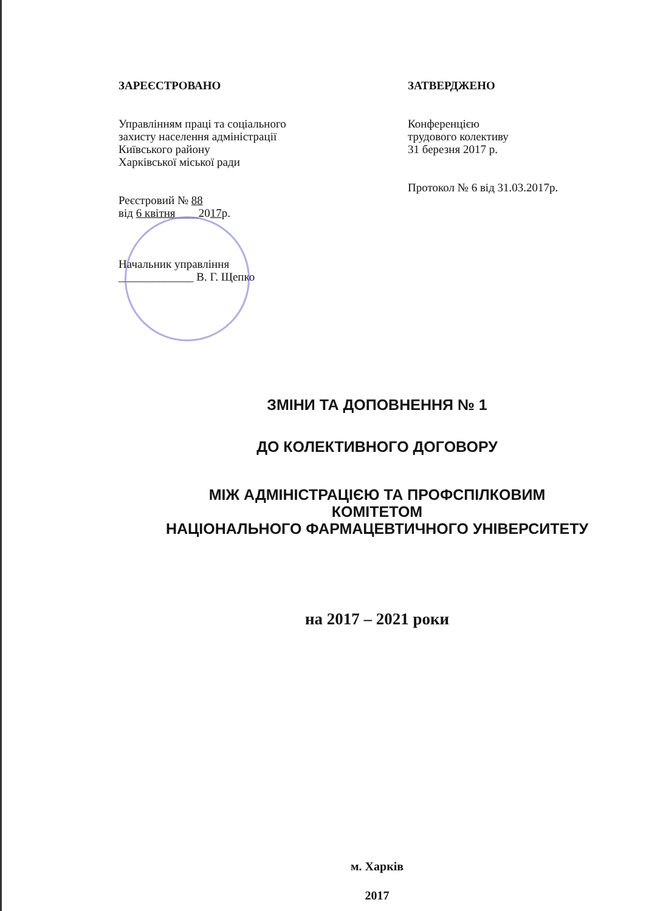ЗАРЕЄСТРОВАНО
Управлінням праці та соціального
захисту населення адміністрації
Київського району
Харківської міської ради
Реєстровий № 88
від 6 квітня____2017р.
Начальник управління
_____________ В. Г. Щепко
ЗАТВЕРДЖЕНО
Конференцією
трудового колективу
31 березня 2017 р.
Протокол № 6 від 31.03.2017р.
ЗМІНИ ТА ДОПОВНЕННЯ № 1
ДО КОЛЕКТИВНОГО ДОГОВОРУ
МІЖ АДМІНІСТРАЦІЄЮ ТА ПРОФСПІЛКОВИМ
КОМІТЕТОМ
НАЦІОНАЛЬНОГО ФАРМАЦЕВТИЧНОГО УНІВЕРСИТЕТУ
на 2017 – 2021 роки
м. Харків
2017